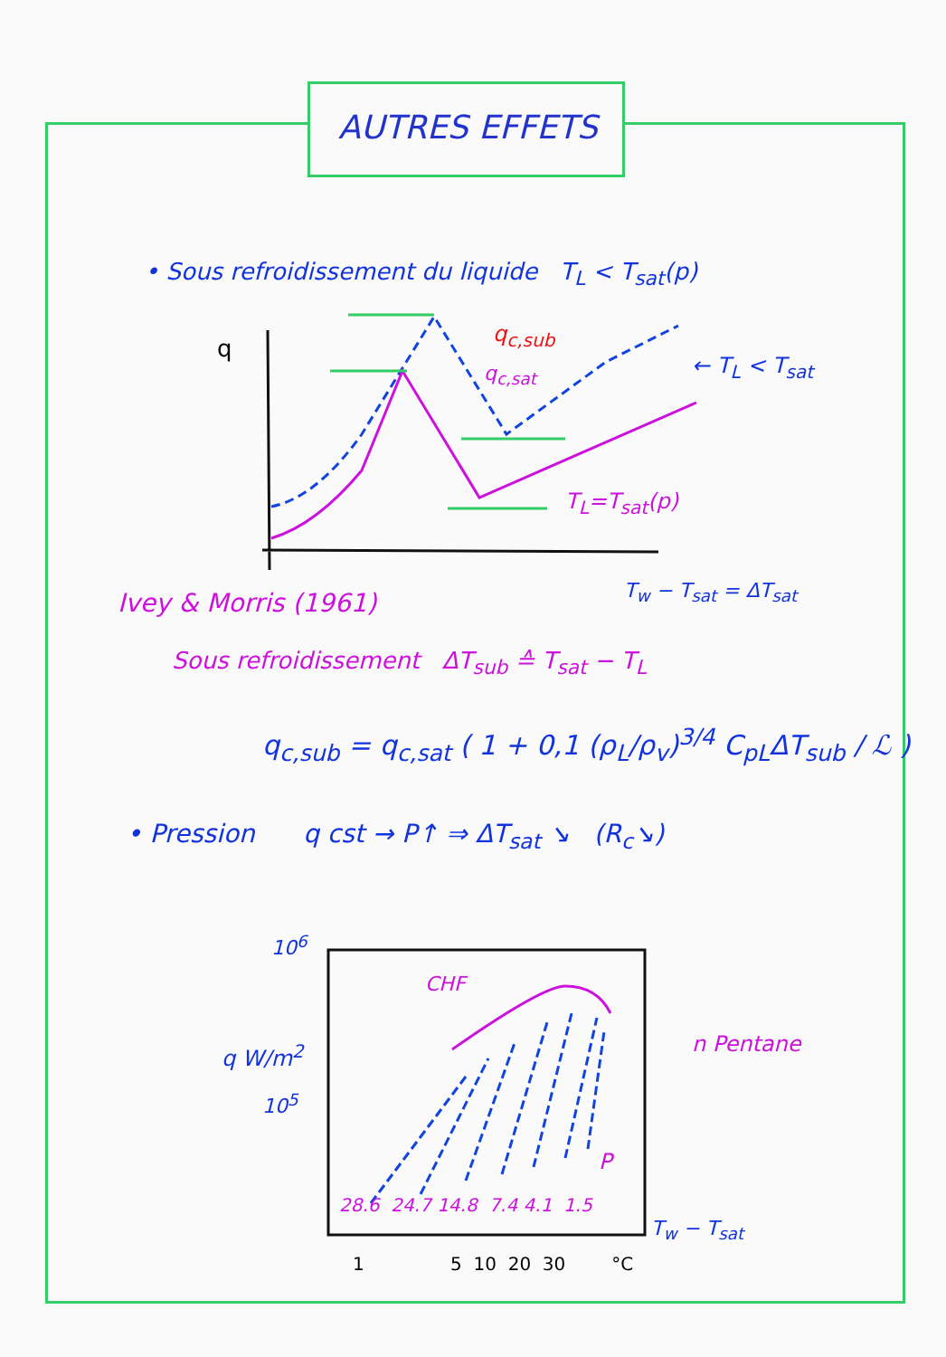AUTRES EFFETS
• Sous refroidissement du liquide T<sub>L</sub> < T<sub>sat</sub>(p)
q
q<sub>c,sub</sub>
q<sub>c,sat</sub> ← T<sub>L</sub> < T<sub>sat</sub>
T<sub>L</sub>=T<sub>sat</sub>(p)
T<sub>w</sub> − T<sub>sat</sub> = ΔT<sub>sat</sub>
Ivey & Morris (1961)
Sous refroidissement ΔT<sub>sub</sub> ≙ T<sub>sat</sub> − T<sub>L</sub>
q<sub>c,sub</sub> = q<sub>c,sat</sub> ( 1 + 0,1 (ρ<sub>L</sub>/ρ<sub>v</sub>)<sup>3/4</sup> C<sub>pL</sub>ΔT<sub>sub</sub> / ℒ )
• Pression q cst → P↑ ⇒ ΔT<sub>sat</sub> ↘ (R<sub>c</sub>↘)
10<sup>6</sup>
q W/m<sup>2</sup>
10<sup>5</sup>
CHF
n Pentane
P
28.6 24.7 14.8 7.4 4.1 1.5
T<sub>w</sub> − T<sub>sat</sub>
1 5 10 20 30 °C